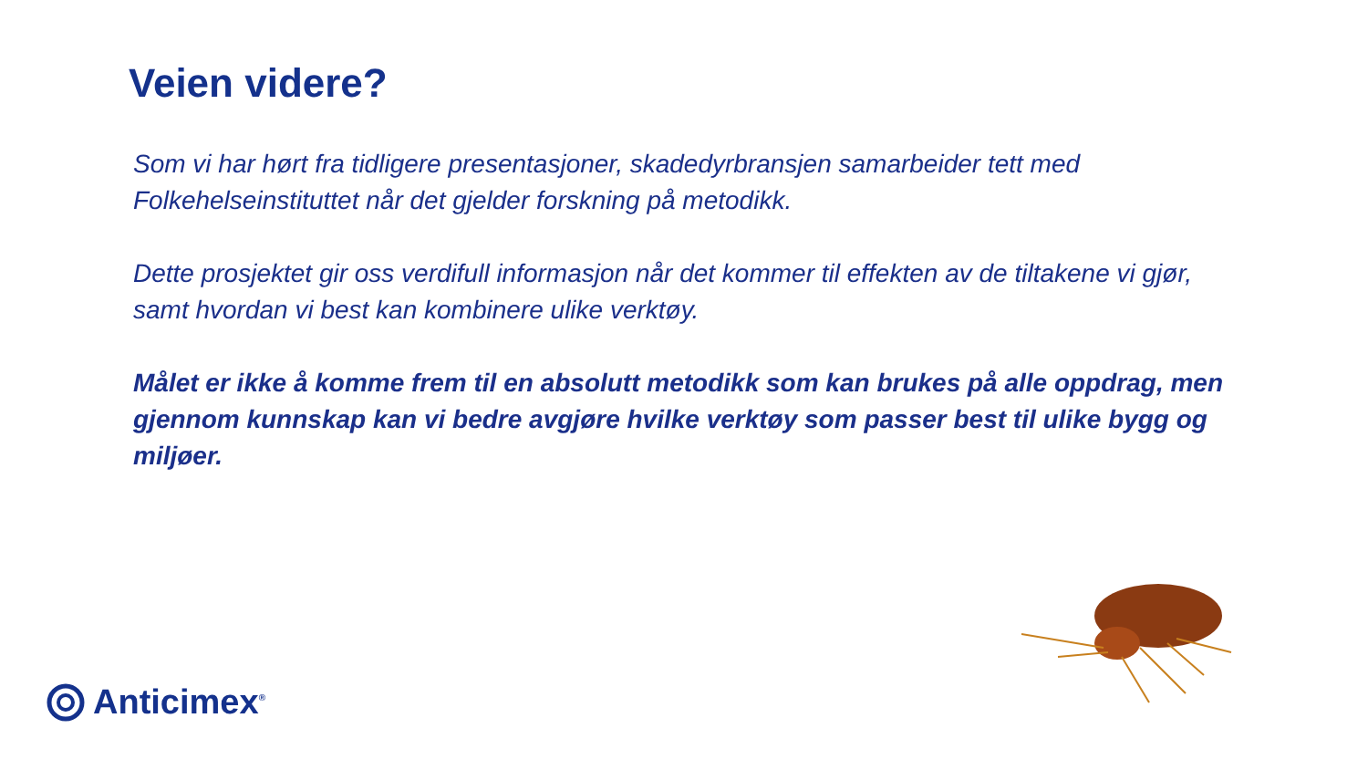Veien videre?
Som vi har hørt fra tidligere presentasjoner, skadedyrbransjen samarbeider tett med Folkehelseinstituttet når det gjelder forskning på metodikk.
Dette prosjektet gir oss verdifull informasjon når det kommer til effekten av de tiltakene vi gjør, samt hvordan vi best kan kombinere ulike verktøy.
Målet er ikke å komme frem til en absolutt metodikk som kan brukes på alle oppdrag, men gjennom kunnskap kan vi bedre avgjøre hvilke verktøy som passer best til ulike bygg og miljøer.
Anticimex<sup>®</sup>